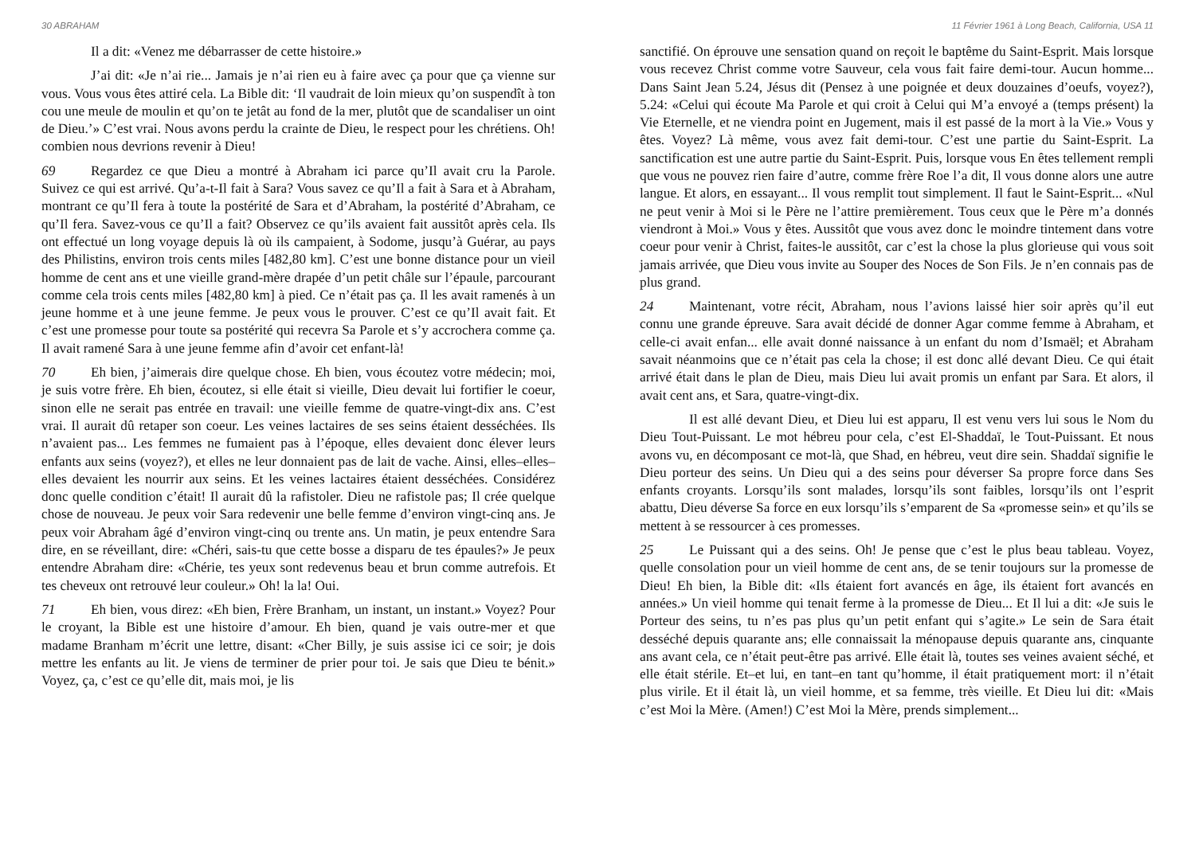30 ABRAHAM
Il a dit: «Venez me débarrasser de cette histoire.»
J’ai dit: «Je n’ai rie... Jamais je n’ai rien eu à faire avec ça pour que ça vienne sur vous. Vous vous êtes attiré cela. La Bible dit: ‘Il vaudrait de loin mieux qu’on suspendît à ton cou une meule de moulin et qu’on te jetât au fond de la mer, plutôt que de scandaliser un oint de Dieu.’» C’est vrai. Nous avons perdu la crainte de Dieu, le respect pour les chrétiens. Oh! combien nous devrions revenir à Dieu!
69 Regardez ce que Dieu a montré à Abraham ici parce qu’Il avait cru la Parole. Suivez ce qui est arrivé. Qu’a-t-Il fait à Sara? Vous savez ce qu’Il a fait à Sara et à Abraham, montrant ce qu’Il fera à toute la postérité de Sara et d’Abraham, la postérité d’Abraham, ce qu’Il fera. Savez-vous ce qu’Il a fait? Observez ce qu’ils avaient fait aussitôt après cela. Ils ont effectué un long voyage depuis là où ils campaient, à Sodome, jusqu’à Guérar, au pays des Philistins, environ trois cents miles [482,80 km]. C’est une bonne distance pour un vieil homme de cent ans et une vieille grand-mère drapée d’un petit châle sur l’épaule, parcourant comme cela trois cents miles [482,80 km] à pied. Ce n’était pas ça. Il les avait ramenés à un jeune homme et à une jeune femme. Je peux vous le prouver. C’est ce qu’Il avait fait. Et c’est une promesse pour toute sa postérité qui recevra Sa Parole et s’y accrochera comme ça. Il avait ramené Sara à une jeune femme afin d’avoir cet enfant-là!
70 Eh bien, j’aimerais dire quelque chose. Eh bien, vous écoutez votre médecin; moi, je suis votre frère. Eh bien, écoutez, si elle était si vieille, Dieu devait lui fortifier le coeur, sinon elle ne serait pas entrée en travail: une vieille femme de quatre-vingt-dix ans. C’est vrai. Il aurait dû retaper son coeur. Les veines lactaires de ses seins étaient desséchées. Ils n’avaient pas... Les femmes ne fumaient pas à l’époque, elles devaient donc élever leurs enfants aux seins (voyez?), et elles ne leur donnaient pas de lait de vache. Ainsi, elles–elles–elles devaient les nourrir aux seins. Et les veines lactaires étaient desséchées. Considérez donc quelle condition c’était! Il aurait dû la rafistoler. Dieu ne rafistole pas; Il crée quelque chose de nouveau. Je peux voir Sara redevenir une belle femme d’environ vingt-cinq ans. Je peux voir Abraham âgé d’environ vingt-cinq ou trente ans. Un matin, je peux entendre Sara dire, en se réveillant, dire: «Chéri, sais-tu que cette bosse a disparu de tes épaules?» Je peux entendre Abraham dire: «Chérie, tes yeux sont redevenus beau et brun comme autrefois. Et tes cheveux ont retrouvé leur couleur.» Oh! la la! Oui.
71 Eh bien, vous direz: «Eh bien, Frère Branham, un instant, un instant.» Voyez? Pour le croyant, la Bible est une histoire d’amour. Eh bien, quand je vais outre-mer et que madame Branham m’écrit une lettre, disant: «Cher Billy, je suis assise ici ce soir; je dois mettre les enfants au lit. Je viens de terminer de prier pour toi. Je sais que Dieu te bénit.» Voyez, ça, c’est ce qu’elle dit, mais moi, je lis
11 Février 1961 à Long Beach, California, USA 11
sanctifié. On éprouve une sensation quand on reçoit le baptême du Saint-Esprit. Mais lorsque vous recevez Christ comme votre Sauveur, cela vous fait faire demi-tour. Aucun homme... Dans Saint Jean 5.24, Jésus dit (Pensez à une poignée et deux douzaines d’oeufs, voyez?), 5.24: «Celui qui écoute Ma Parole et qui croit à Celui qui M’a envoyé a (temps présent) la Vie Eternelle, et ne viendra point en Jugement, mais il est passé de la mort à la Vie.» Vous y êtes. Voyez? Là même, vous avez fait demi-tour. C’est une partie du Saint-Esprit. La sanctification est une autre partie du Saint-Esprit. Puis, lorsque vous En êtes tellement rempli que vous ne pouvez rien faire d’autre, comme frère Roe l’a dit, Il vous donne alors une autre langue. Et alors, en essayant... Il vous remplit tout simplement. Il faut le Saint-Esprit... «Nul ne peut venir à Moi si le Père ne l’attire premièrement. Tous ceux que le Père m’a donnés viendront à Moi.» Vous y êtes. Aussitôt que vous avez donc le moindre tintement dans votre coeur pour venir à Christ, faites-le aussitôt, car c’est la chose la plus glorieuse qui vous soit jamais arrivée, que Dieu vous invite au Souper des Noces de Son Fils. Je n’en connais pas de plus grand.
24 Maintenant, votre récit, Abraham, nous l’avions laissé hier soir après qu’il eut connu une grande épreuve. Sara avait décidé de donner Agar comme femme à Abraham, et celle-ci avait enfan... elle avait donné naissance à un enfant du nom d’Ismaël; et Abraham savait néanmoins que ce n’était pas cela la chose; il est donc allé devant Dieu. Ce qui était arrivé était dans le plan de Dieu, mais Dieu lui avait promis un enfant par Sara. Et alors, il avait cent ans, et Sara, quatre-vingt-dix.
Il est allé devant Dieu, et Dieu lui est apparu, Il est venu vers lui sous le Nom du Dieu Tout-Puissant. Le mot hébreu pour cela, c’est El-Shaddaï, le Tout-Puissant. Et nous avons vu, en décomposant ce mot-là, que Shad, en hébreu, veut dire sein. Shaddaï signifie le Dieu porteur des seins. Un Dieu qui a des seins pour déverser Sa propre force dans Ses enfants croyants. Lorsqu’ils sont malades, lorsqu’ils sont faibles, lorsqu’ils ont l’esprit abattu, Dieu déverse Sa force en eux lorsqu’ils s’emparent de Sa «promesse sein» et qu’ils se mettent à se ressourcer à ces promesses.
25 Le Puissant qui a des seins. Oh! Je pense que c’est le plus beau tableau. Voyez, quelle consolation pour un vieil homme de cent ans, de se tenir toujours sur la promesse de Dieu! Eh bien, la Bible dit: «Ils étaient fort avancés en âge, ils étaient fort avancés en années.» Un vieil homme qui tenait ferme à la promesse de Dieu... Et Il lui a dit: «Je suis le Porteur des seins, tu n’es pas plus qu’un petit enfant qui s’agite.» Le sein de Sara était desséché depuis quarante ans; elle connaissait la ménopause depuis quarante ans, cinquante ans avant cela, ce n’était peut-être pas arrivé. Elle était là, toutes ses veines avaient séché, et elle était stérile. Et–et lui, en tant–en tant qu’homme, il était pratiquement mort: il n’était plus virile. Et il était là, un vieil homme, et sa femme, très vieille. Et Dieu lui dit: «Mais c’est Moi la Mère. (Amen!) C’est Moi la Mère, prends simplement...